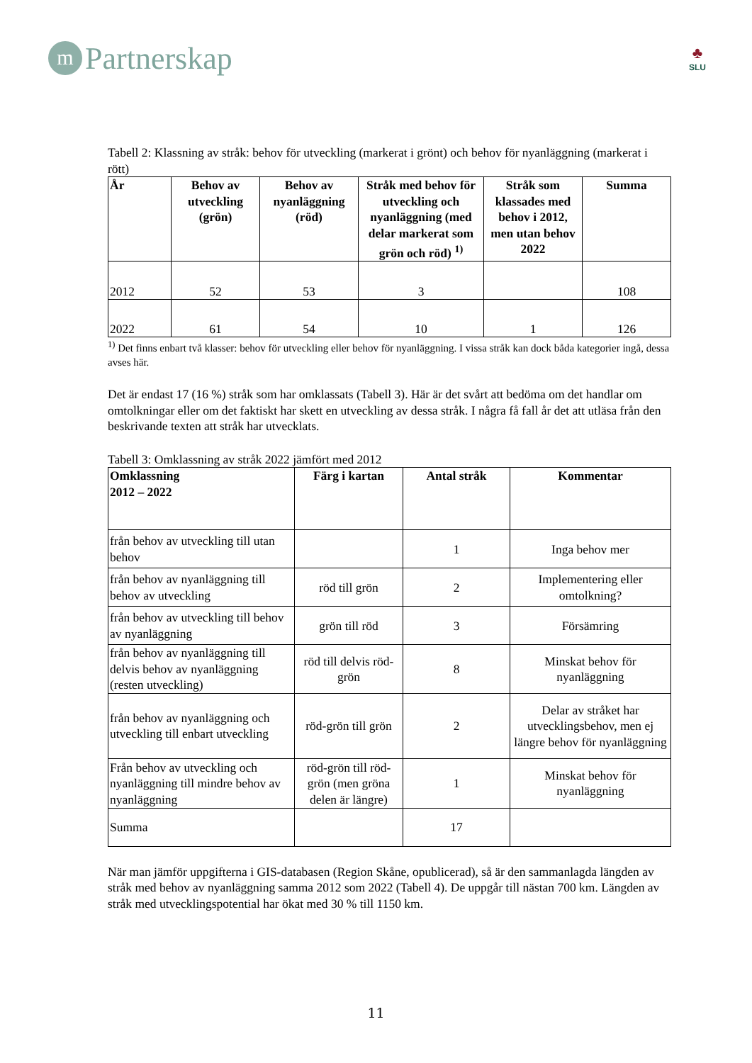m Partnerskap
♣
SLU
Tabell 2: Klassning av stråk: behov för utveckling (markerat i grönt) och behov för nyanläggning (markerat i rött)
| År | Behov av utveckling (grön) | Behov av nyanläggning (röd) | Stråk med behov för utveckling och nyanläggning (med delar markerat som grön och röd) <sup>1)</sup> | Stråk som klassades med behov i 2012, men utan behov 2022 | Summa |
| --- | --- | --- | --- | --- | --- |
| 2012 | 52 | 53 | 3 | | 108 |
| 2022 | 61 | 54 | 10 | 1 | 126 |
<sup>1)</sup> Det finns enbart två klasser: behov för utveckling eller behov för nyanläggning. I vissa stråk kan dock båda kategorier ingå, dessa avses här.
Det är endast 17 (16 %) stråk som har omklassats (Tabell 3). Här är det svårt att bedöma om det handlar om omtolkningar eller om det faktiskt har skett en utveckling av dessa stråk. I några få fall år det att utläsa från den beskrivande texten att stråk har utvecklats.
Tabell 3: Omklassning av stråk 2022 jämfört med 2012
| Omklassning 2012 – 2022 | Färg i kartan | Antal stråk | Kommentar |
| --- | --- | --- | --- |
| från behov av utveckling till utan behov | | 1 | Inga behov mer |
| från behov av nyanläggning till behov av utveckling | röd till grön | 2 | Implementering eller omtolkning? |
| från behov av utveckling till behov av nyanläggning | grön till röd | 3 | Försämring |
| från behov av nyanläggning till delvis behov av nyanläggning (resten utveckling) | röd till delvis röd-grön | 8 | Minskat behov för nyanläggning |
| från behov av nyanläggning och utveckling till enbart utveckling | röd-grön till grön | 2 | Delar av stråket har utvecklingsbehov, men ej längre behov för nyanläggning |
| Från behov av utveckling och nyanläggning till mindre behov av nyanläggning | röd-grön till röd-grön (men gröna delen är längre) | 1 | Minskat behov för nyanläggning |
| Summa | | 17 | |
När man jämför uppgifterna i GIS-databasen (Region Skåne, opublicerad), så är den sammanlagda längden av stråk med behov av nyanläggning samma 2012 som 2022 (Tabell 4). De uppgår till nästan 700 km. Längden av stråk med utvecklingspotential har ökat med 30 % till 1150 km.
11